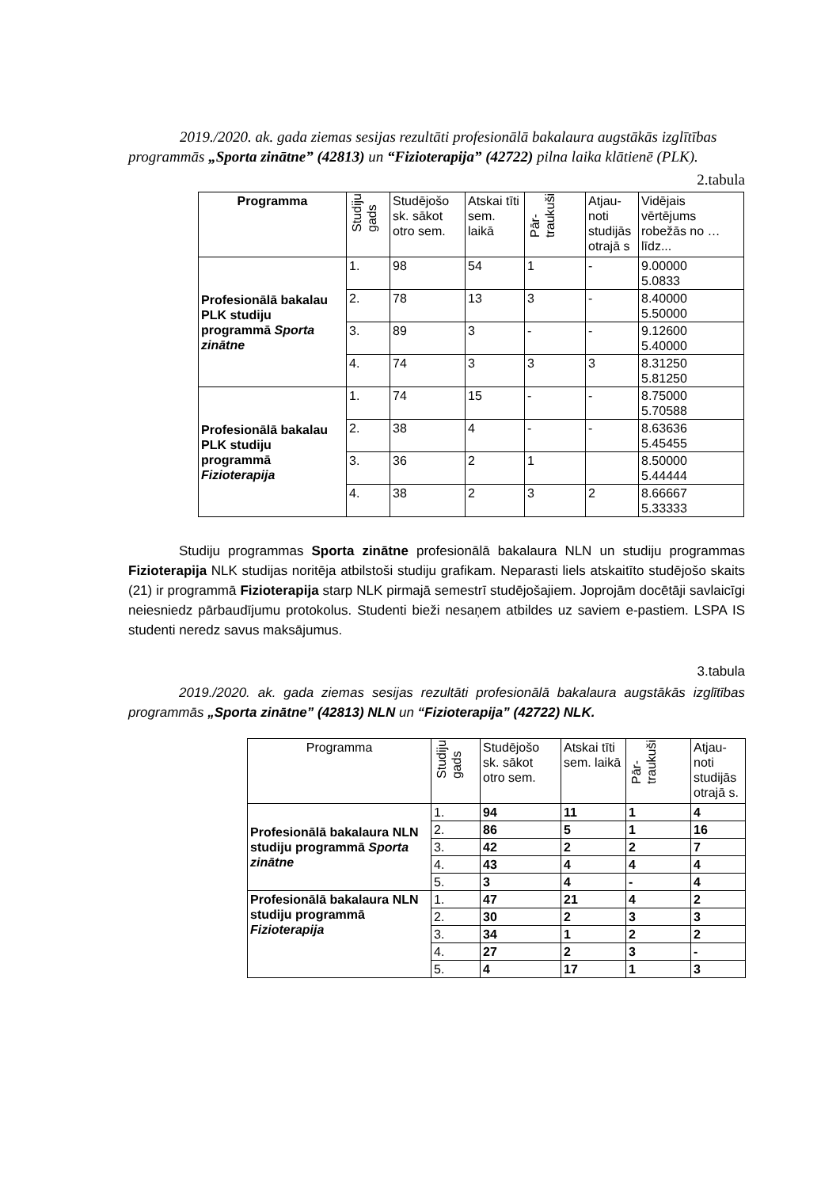2019./2020. ak. gada ziemas sesijas rezultāti profesionālā bakalaura augstākās izglītības programmās „Sporta zinātne” (42813) un “Fizioterapija” (42722) pilna laika klātienē (PLK).
2.tabula
| Programma | Studiju gads | Studējošo sk. sākot otro sem. | Atskai tīti sem. laikā | Pār- traukuši | Atjau-noti studijās otrajā s | Vidējais vērtējums robežās no … līdz... |
| --- | --- | --- | --- | --- | --- | --- |
| Profesionālā bakalau PLK studiju programmā Sporta zinātne | 1. | 98 | 54 | 1 | - | 9.00000 5.0833 |
| | 2. | 78 | 13 | 3 | - | 8.40000 5.50000 |
| | 3. | 89 | 3 | - | - | 9.12600 5.40000 |
| | 4. | 74 | 3 | 3 | 3 | 8.31250 5.81250 |
| Profesionālā bakalau PLK studiju programmā Fizioterapija | 1. | 74 | 15 | - | - | 8.75000 5.70588 |
| | 2. | 38 | 4 | - | - | 8.63636 5.45455 |
| | 3. | 36 | 2 | 1 | | 8.50000 5.44444 |
| | 4. | 38 | 2 | 3 | 2 | 8.66667 5.33333 |
Studiju programmas Sporta zinātne profesionālā bakalaura NLN un studiju programmas Fizioterapija NLK studijas noritēja atbilstoši studiju grafikam. Neparasti liels atskaitīto studējošo skaits (21) ir programmā Fizioterapija starp NLK pirmajā semestrī studējošajiem. Joprojām docētāji savlaicīgi neiesniedz pārbaudījumu protokolus. Studenti bieži nesaņem atbildes uz saviem e-pastiem. LSPA IS studenti neredz savus maksājumus.
3.tabula
2019./2020. ak. gada ziemas sesijas rezultāti profesionālā bakalaura augstākās izglītības programmās „Sporta zinātne” (42813) NLN un “Fizioterapija” (42722) NLK.
| Programma | Studiju gads | Studējošo sk. sākot otro sem. | Atskai tīti sem. laikā | Pār- traukuši | Atjau-noti studijās otrajā s. |
| Profesionālā bakalaura NLN studiju programmā Sporta zinātne | 1. | 94 | 11 | 1 | 4 |
| | 2. | 86 | 5 | 1 | 16 |
| | 3. | 42 | 2 | 2 | 7 |
| | 4. | 43 | 4 | 4 | 4 |
| | 5. | 3 | 4 | - | 4 |
| Profesionālā bakalaura NLN studiju programmā Fizioterapija | 1. | 47 | 21 | 4 | 2 |
| | 2. | 30 | 2 | 3 | 3 |
| | 3. | 34 | 1 | 2 | 2 |
| | 4. | 27 | 2 | 3 | - |
| | 5. | 4 | 17 | 1 | 3 |